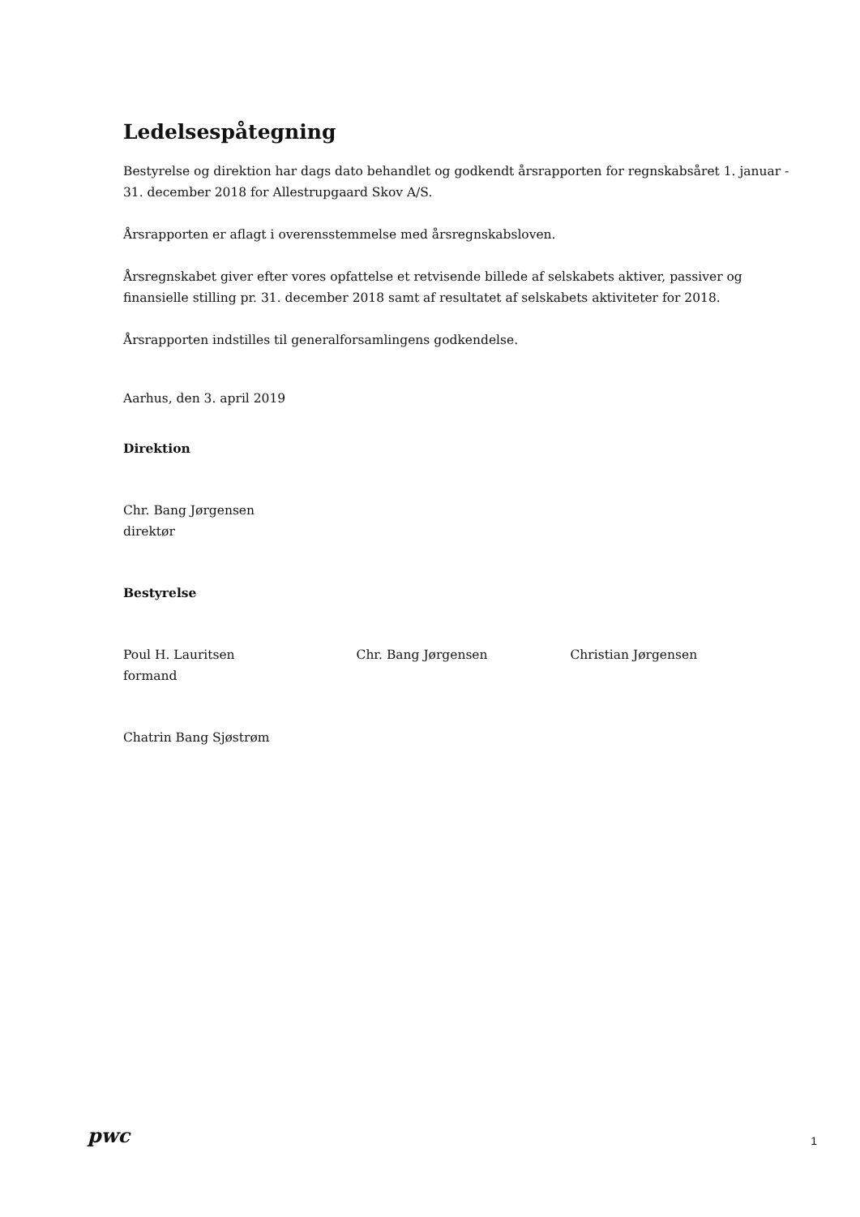Ledelsespåtegning
Bestyrelse og direktion har dags dato behandlet og godkendt årsrapporten for regnskabsåret 1. januar - 31. december 2018 for Allestrupgaard Skov A/S.
Årsrapporten er aflagt i overensstemmelse med årsregnskabsloven.
Årsregnskabet giver efter vores opfattelse et retvisende billede af selskabets aktiver, passiver og finansielle stilling pr. 31. december 2018 samt af resultatet af selskabets aktiviteter for 2018.
Årsrapporten indstilles til generalforsamlingens godkendelse.
Aarhus, den 3. april 2019
Direktion
Chr. Bang Jørgensen
direktør
Bestyrelse
Poul H. Lauritsen
formand
Chr. Bang Jørgensen Christian Jørgensen
Chatrin Bang Sjøstrøm
pwc
1